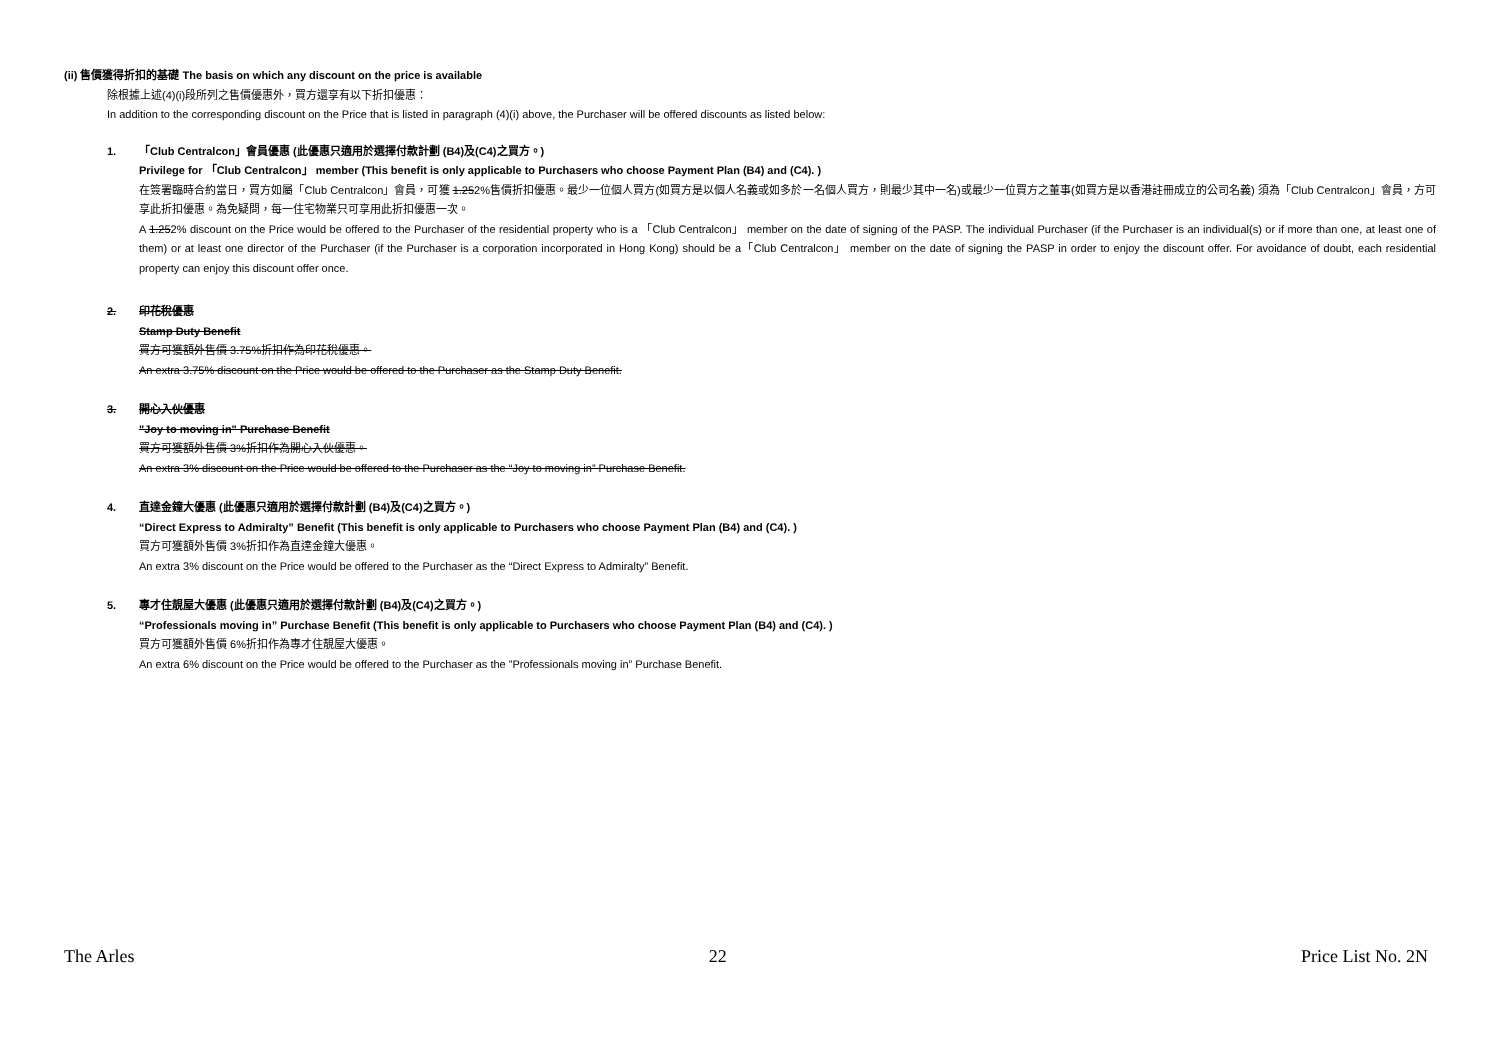(ii) 售價獲得折扣的基礎 The basis on which any discount on the price is available
除根據上述(4)(i)段所列之售價優惠外，買方還享有以下折扣優惠：
In addition to the corresponding discount on the Price that is listed in paragraph (4)(i) above, the Purchaser will be offered discounts as listed below:
1. 「Club Centralcon」會員優惠 (此優惠只適用於選擇付款計劃 (B4)及(C4)之買方。)
Privilege for 「Club Centralcon」 member (This benefit is only applicable to Purchasers who choose Payment Plan (B4) and (C4). )
在簽署臨時合約當日，買方如屬「Club Centralcon」會員，可獲 1.252%售價折扣優惠。最少一位個人買方(如買方是以個人名義或如多於一名個人買方，則最少其中一名)或最少一位買方之董事(如買方是以香港註冊成立的公司名義) 須為「Club Centralcon」會員，方可享此折扣優惠。為免疑問，每一住宅物業只可享用此折扣優惠一次。
A 1.252% discount on the Price would be offered to the Purchaser of the residential property who is a 「Club Centralcon」 member on the date of signing of the PASP. The individual Purchaser (if the Purchaser is an individual(s) or if more than one, at least one of them) or at least one director of the Purchaser (if the Purchaser is a corporation incorporated in Hong Kong) should be a「Club Centralcon」 member on the date of signing the PASP in order to enjoy the discount offer. For avoidance of doubt, each residential property can enjoy this discount offer once.
2. 印花稅優惠
Stamp Duty Benefit
買方可獲額外售價 3.75%折扣作為印花稅優惠。
An extra 3.75% discount on the Price would be offered to the Purchaser as the Stamp Duty Benefit.
3. 開心入伙優惠
"Joy to moving in" Purchase Benefit
買方可獲額外售價 3%折扣作為開心入伙優惠。
An extra 3% discount on the Price would be offered to the Purchaser as the “Joy to moving in” Purchase Benefit.
4. 直達金鐘大優惠 (此優惠只適用於選擇付款計劃 (B4)及(C4)之買方。)
“Direct Express to Admiralty” Benefit (This benefit is only applicable to Purchasers who choose Payment Plan (B4) and (C4). )
買方可獲額外售價 3%折扣作為直達金鐘大優惠。
An extra 3% discount on the Price would be offered to the Purchaser as the “Direct Express to Admiralty” Benefit.
5. 專才住靚屋大優惠 (此優惠只適用於選擇付款計劃 (B4)及(C4)之買方。)
“Professionals moving in” Purchase Benefit (This benefit is only applicable to Purchasers who choose Payment Plan (B4) and (C4). )
買方可獲額外售價 6%折扣作為專才住靚屋大優惠。
An extra 6% discount on the Price would be offered to the Purchaser as the ”Professionals moving in” Purchase Benefit.
The Arles 22 Price List No. 2N